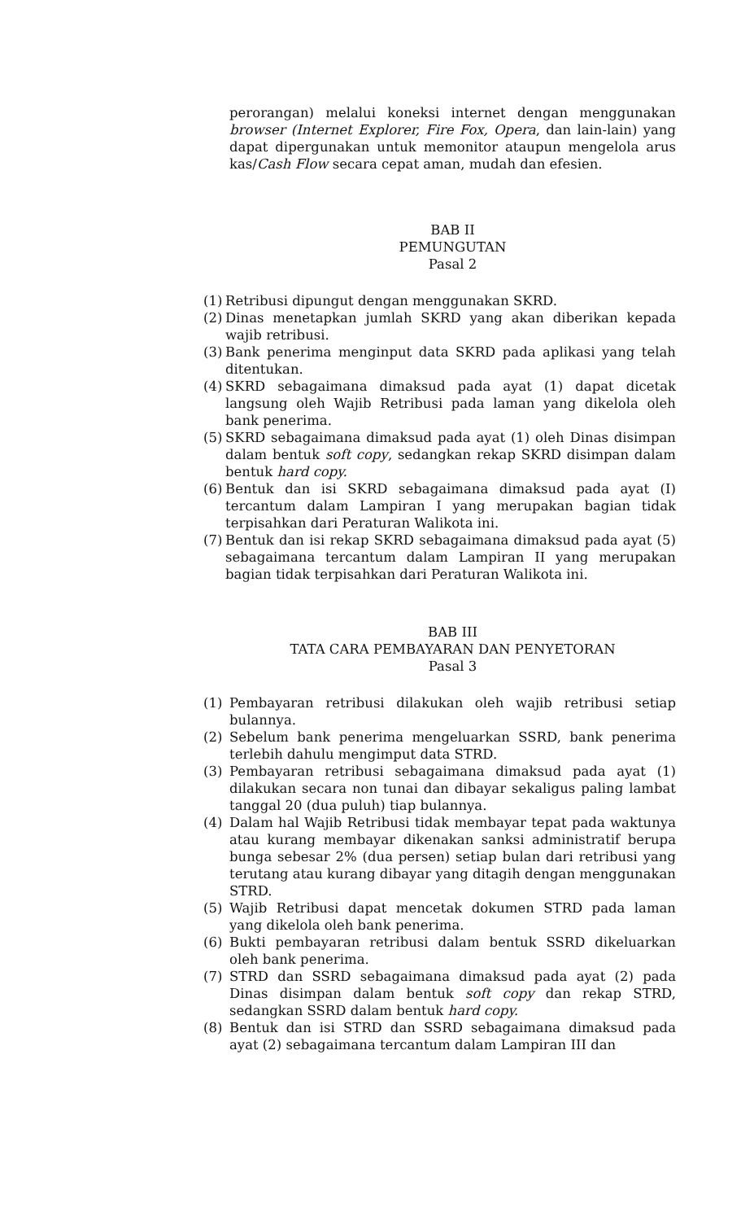perorangan) melalui koneksi internet dengan menggunakan browser (Internet Explorer, Fire Fox, Opera, dan lain-lain) yang dapat dipergunakan untuk memonitor ataupun mengelola arus kas/Cash Flow secara cepat aman, mudah dan efesien.
BAB II
PEMUNGUTAN
Pasal 2
(1) Retribusi dipungut dengan menggunakan SKRD.
(2) Dinas menetapkan jumlah SKRD yang akan diberikan kepada wajib retribusi.
(3) Bank penerima menginput data SKRD pada aplikasi yang telah ditentukan.
(4) SKRD sebagaimana dimaksud pada ayat (1) dapat dicetak langsung oleh Wajib Retribusi pada laman yang dikelola oleh bank penerima.
(5) SKRD sebagaimana dimaksud pada ayat (1) oleh Dinas disimpan dalam bentuk soft copy, sedangkan rekap SKRD disimpan dalam bentuk hard copy.
(6) Bentuk dan isi SKRD sebagaimana dimaksud pada ayat (I) tercantum dalam Lampiran I yang merupakan bagian tidak terpisahkan dari Peraturan Walikota ini.
(7) Bentuk dan isi rekap SKRD sebagaimana dimaksud pada ayat (5) sebagaimana tercantum dalam Lampiran II yang merupakan bagian tidak terpisahkan dari Peraturan Walikota ini.
BAB III
TATA CARA PEMBAYARAN DAN PENYETORAN
Pasal 3
(1) Pembayaran retribusi dilakukan oleh wajib retribusi setiap bulannya.
(2) Sebelum bank penerima mengeluarkan SSRD, bank penerima terlebih dahulu mengimput data STRD.
(3) Pembayaran retribusi sebagaimana dimaksud pada ayat (1) dilakukan secara non tunai dan dibayar sekaligus paling lambat tanggal 20 (dua puluh) tiap bulannya.
(4) Dalam hal Wajib Retribusi tidak membayar tepat pada waktunya atau kurang membayar dikenakan sanksi administratif berupa bunga sebesar 2% (dua persen) setiap bulan dari retribusi yang terutang atau kurang dibayar yang ditagih dengan menggunakan STRD.
(5) Wajib Retribusi dapat mencetak dokumen STRD pada laman yang dikelola oleh bank penerima.
(6) Bukti pembayaran retribusi dalam bentuk SSRD dikeluarkan oleh bank penerima.
(7) STRD dan SSRD sebagaimana dimaksud pada ayat (2) pada Dinas disimpan dalam bentuk soft copy dan rekap STRD, sedangkan SSRD dalam bentuk hard copy.
(8) Bentuk dan isi STRD dan SSRD sebagaimana dimaksud pada ayat (2) sebagaimana tercantum dalam Lampiran III dan